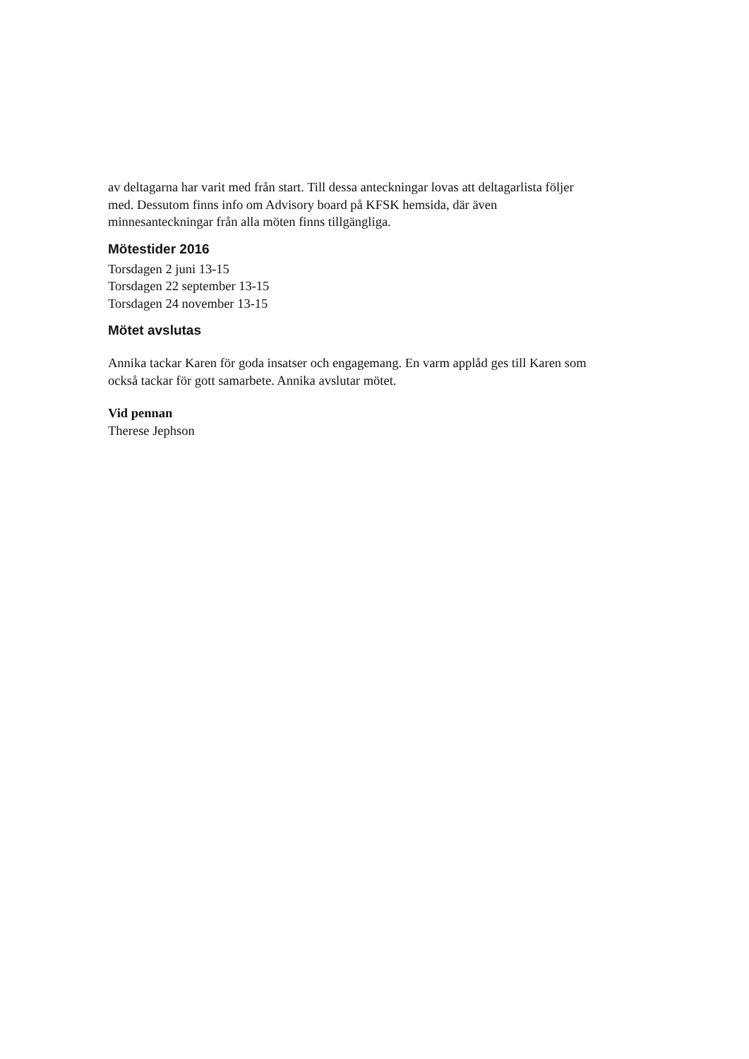av deltagarna har varit med från start. Till dessa anteckningar lovas att deltagarlista följer med. Dessutom finns info om Advisory board på KFSK hemsida, där även minnesanteckningar från alla möten finns tillgängliga.
Mötestider 2016
Torsdagen 2 juni 13-15
Torsdagen 22 september 13-15
Torsdagen 24 november 13-15
Mötet avslutas
Annika tackar Karen för goda insatser och engagemang. En varm applåd ges till Karen som också tackar för gott samarbete. Annika avslutar mötet.
Vid pennan
Therese Jephson